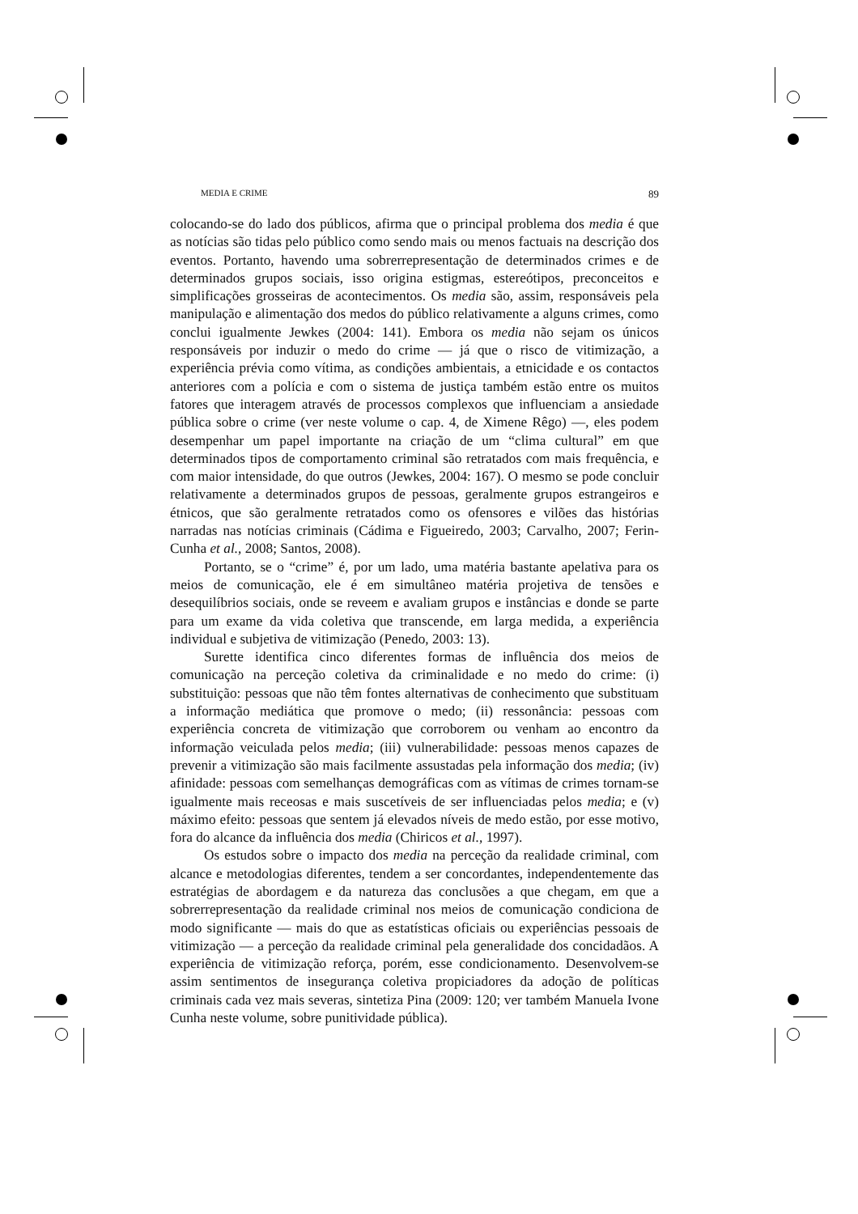MEDIA E CRIME 89
colocando-se do lado dos públicos, afirma que o principal problema dos media é que as notícias são tidas pelo público como sendo mais ou menos factuais na descrição dos eventos. Portanto, havendo uma sobrerrepresentação de determinados crimes e de determinados grupos sociais, isso origina estigmas, estereótipos, preconceitos e simplificações grosseiras de acontecimentos. Os media são, assim, responsáveis pela manipulação e alimentação dos medos do público relativamente a alguns crimes, como conclui igualmente Jewkes (2004: 141). Embora os media não sejam os únicos responsáveis por induzir o medo do crime — já que o risco de vitimização, a experiência prévia como vítima, as condições ambientais, a etnicidade e os contactos anteriores com a polícia e com o sistema de justiça também estão entre os muitos fatores que interagem através de processos complexos que influenciam a ansiedade pública sobre o crime (ver neste volume o cap. 4, de Ximene Rêgo) —, eles podem desempenhar um papel importante na criação de um “clima cultural” em que determinados tipos de comportamento criminal são retratados com mais frequência, e com maior intensidade, do que outros (Jewkes, 2004: 167). O mesmo se pode concluir relativamente a determinados grupos de pessoas, geralmente grupos estrangeiros e étnicos, que são geralmente retratados como os ofensores e vilões das histórias narradas nas notícias criminais (Cádima e Figueiredo, 2003; Carvalho, 2007; Ferin-Cunha et al., 2008; Santos, 2008).
Portanto, se o “crime” é, por um lado, uma matéria bastante apelativa para os meios de comunicação, ele é em simultâneo matéria projetiva de tensões e desequilíbrios sociais, onde se reveem e avaliam grupos e instâncias e donde se parte para um exame da vida coletiva que transcende, em larga medida, a experiência individual e subjetiva de vitimização (Penedo, 2003: 13).
Surette identifica cinco diferentes formas de influência dos meios de comunicação na perceção coletiva da criminalidade e no medo do crime: (i) substituição: pessoas que não têm fontes alternativas de conhecimento que substituam a informação mediática que promove o medo; (ii) ressonância: pessoas com experiência concreta de vitimização que corroborem ou venham ao encontro da informação veiculada pelos media; (iii) vulnerabilidade: pessoas menos capazes de prevenir a vitimização são mais facilmente assustadas pela informação dos media; (iv) afinidade: pessoas com semelhanças demográficas com as vítimas de crimes tornam-se igualmente mais receosas e mais suscetíveis de ser influenciadas pelos media; e (v) máximo efeito: pessoas que sentem já elevados níveis de medo estão, por esse motivo, fora do alcance da influência dos media (Chiricos et al., 1997).
Os estudos sobre o impacto dos media na perceção da realidade criminal, com alcance e metodologias diferentes, tendem a ser concordantes, independentemente das estratégias de abordagem e da natureza das conclusões a que chegam, em que a sobrerrepresentação da realidade criminal nos meios de comunicação condiciona de modo significante — mais do que as estatísticas oficiais ou experiências pessoais de vitimização — a perceção da realidade criminal pela generalidade dos concidadãos. A experiência de vitimização reforça, porém, esse condicionamento. Desenvolvem-se assim sentimentos de insegurança coletiva propiciadores da adoção de políticas criminais cada vez mais severas, sintetiza Pina (2009: 120; ver também Manuela Ivone Cunha neste volume, sobre punitividade pública).